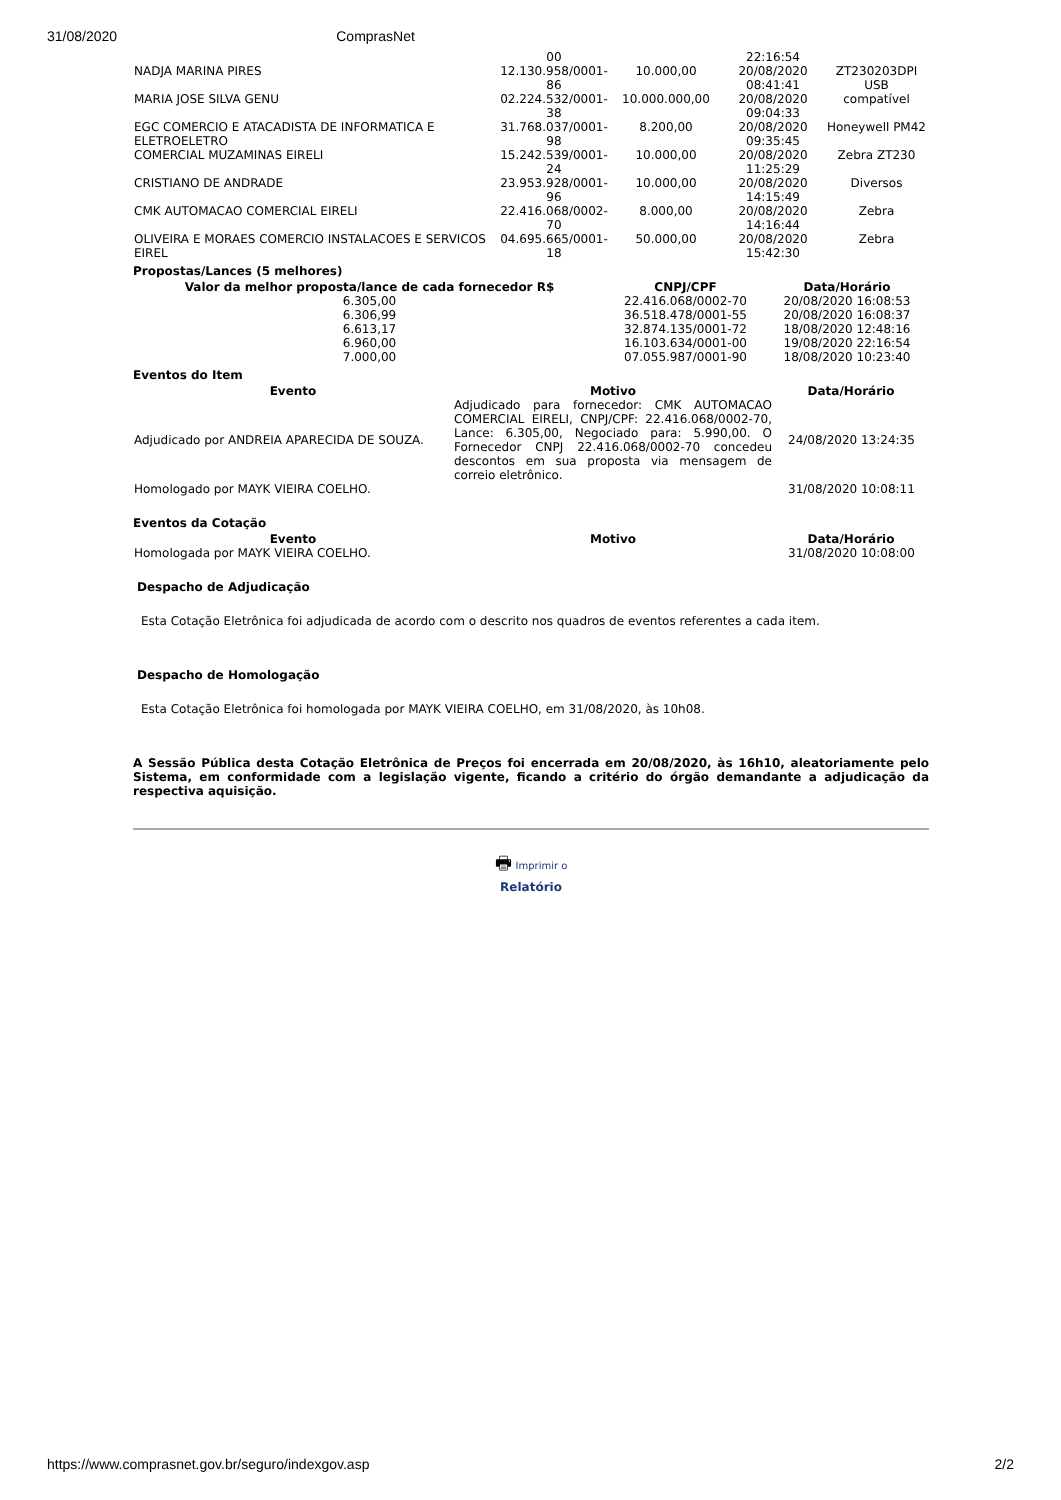31/08/2020 ComprasNet
| | 00 | | 22:16:54 | |
| NADJA MARINA PIRES | 12.130.958/0001-86 | 10.000,00 | 20/08/2020 08:41:41 | ZT230203DPI USB |
| MARIA JOSE SILVA GENU | 02.224.532/0001-38 | 10.000.000,00 | 20/08/2020 09:04:33 | compatível |
| EGC COMERCIO E ATACADISTA DE INFORMATICA E ELETROELETRO | 31.768.037/0001-98 | 8.200,00 | 20/08/2020 09:35:45 | Honeywell PM42 |
| COMERCIAL MUZAMINAS EIRELI | 15.242.539/0001-24 | 10.000,00 | 20/08/2020 11:25:29 | Zebra ZT230 |
| CRISTIANO DE ANDRADE | 23.953.928/0001-96 | 10.000,00 | 20/08/2020 14:15:49 | Diversos |
| CMK AUTOMACAO COMERCIAL EIRELI | 22.416.068/0002-70 | 8.000,00 | 20/08/2020 14:16:44 | Zebra |
| OLIVEIRA E MORAES COMERCIO INSTALACOES E SERVICOS EIREL | 04.695.665/0001-18 | 50.000,00 | 20/08/2020 15:42:30 | Zebra |
Propostas/Lances (5 melhores)
| Valor da melhor proposta/lance de cada fornecedor R$ | CNPJ/CPF | Data/Horário |
| --- | --- | --- |
| 6.305,00 | 22.416.068/0002-70 | 20/08/2020 16:08:53 |
| 6.306,99 | 36.518.478/0001-55 | 20/08/2020 16:08:37 |
| 6.613,17 | 32.874.135/0001-72 | 18/08/2020 12:48:16 |
| 6.960,00 | 16.103.634/0001-00 | 19/08/2020 22:16:54 |
| 7.000,00 | 07.055.987/0001-90 | 18/08/2020 10:23:40 |
Eventos do Item
| Evento | Motivo | Data/Horário |
| --- | --- | --- |
| Adjudicado por ANDREIA APARECIDA DE SOUZA. | Adjudicado para fornecedor: CMK AUTOMACAO COMERCIAL EIRELI, CNPJ/CPF: 22.416.068/0002-70, Lance: 6.305,00, Negociado para: 5.990,00. O Fornecedor CNPJ 22.416.068/0002-70 concedeu descontos em sua proposta via mensagem de correio eletrônico. | 24/08/2020 13:24:35 |
| Homologado por MAYK VIEIRA COELHO. | | 31/08/2020 10:08:11 |
Eventos da Cotação
| Evento | Motivo | Data/Horário |
| --- | --- | --- |
| Homologada por MAYK VIEIRA COELHO. | | 31/08/2020 10:08:00 |
Despacho de Adjudicação
Esta Cotação Eletrônica foi adjudicada de acordo com o descrito nos quadros de eventos referentes a cada item.
Despacho de Homologação
Esta Cotação Eletrônica foi homologada por MAYK VIEIRA COELHO, em 31/08/2020, às 10h08.
A Sessão Pública desta Cotação Eletrônica de Preços foi encerrada em 20/08/2020, às 16h10, aleatoriamente pelo Sistema, em conformidade com a legislação vigente, ficando a critério do órgão demandante a adjudicação da respectiva aquisição.
🖶 Imprimir o
Relatório
https://www.comprasnet.gov.br/seguro/indexgov.asp 2/2